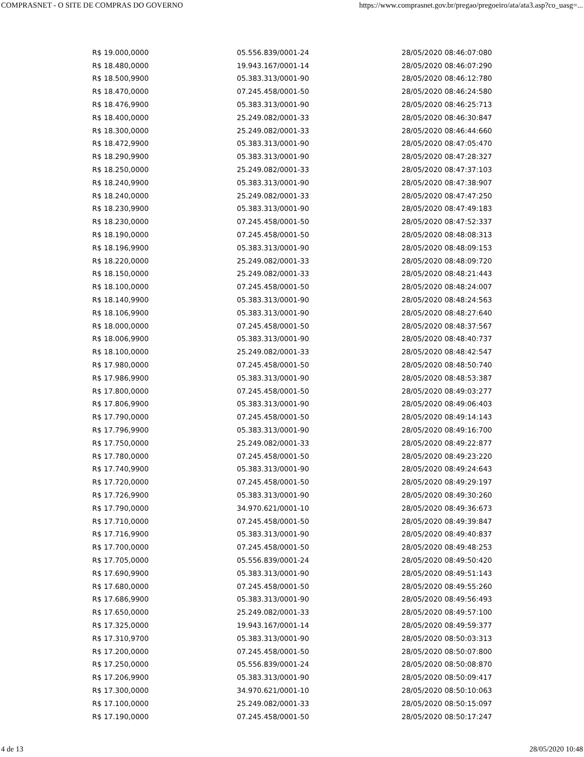COMPRASNET - O SITE DE COMPRAS DO GOVERNO https://www.comprasnet.gov.br/pregao/pregoeiro/ata/ata3.asp?co_uasg=...
| R$ 19.000,0000 | 05.556.839/0001-24 | 28/05/2020 08:46:07:080 |
| R$ 18.480,0000 | 19.943.167/0001-14 | 28/05/2020 08:46:07:290 |
| R$ 18.500,9900 | 05.383.313/0001-90 | 28/05/2020 08:46:12:780 |
| R$ 18.470,0000 | 07.245.458/0001-50 | 28/05/2020 08:46:24:580 |
| R$ 18.476,9900 | 05.383.313/0001-90 | 28/05/2020 08:46:25:713 |
| R$ 18.400,0000 | 25.249.082/0001-33 | 28/05/2020 08:46:30:847 |
| R$ 18.300,0000 | 25.249.082/0001-33 | 28/05/2020 08:46:44:660 |
| R$ 18.472,9900 | 05.383.313/0001-90 | 28/05/2020 08:47:05:470 |
| R$ 18.290,9900 | 05.383.313/0001-90 | 28/05/2020 08:47:28:327 |
| R$ 18.250,0000 | 25.249.082/0001-33 | 28/05/2020 08:47:37:103 |
| R$ 18.240,9900 | 05.383.313/0001-90 | 28/05/2020 08:47:38:907 |
| R$ 18.240,0000 | 25.249.082/0001-33 | 28/05/2020 08:47:47:250 |
| R$ 18.230,9900 | 05.383.313/0001-90 | 28/05/2020 08:47:49:183 |
| R$ 18.230,0000 | 07.245.458/0001-50 | 28/05/2020 08:47:52:337 |
| R$ 18.190,0000 | 07.245.458/0001-50 | 28/05/2020 08:48:08:313 |
| R$ 18.196,9900 | 05.383.313/0001-90 | 28/05/2020 08:48:09:153 |
| R$ 18.220,0000 | 25.249.082/0001-33 | 28/05/2020 08:48:09:720 |
| R$ 18.150,0000 | 25.249.082/0001-33 | 28/05/2020 08:48:21:443 |
| R$ 18.100,0000 | 07.245.458/0001-50 | 28/05/2020 08:48:24:007 |
| R$ 18.140,9900 | 05.383.313/0001-90 | 28/05/2020 08:48:24:563 |
| R$ 18.106,9900 | 05.383.313/0001-90 | 28/05/2020 08:48:27:640 |
| R$ 18.000,0000 | 07.245.458/0001-50 | 28/05/2020 08:48:37:567 |
| R$ 18.006,9900 | 05.383.313/0001-90 | 28/05/2020 08:48:40:737 |
| R$ 18.100,0000 | 25.249.082/0001-33 | 28/05/2020 08:48:42:547 |
| R$ 17.980,0000 | 07.245.458/0001-50 | 28/05/2020 08:48:50:740 |
| R$ 17.986,9900 | 05.383.313/0001-90 | 28/05/2020 08:48:53:387 |
| R$ 17.800,0000 | 07.245.458/0001-50 | 28/05/2020 08:49:03:277 |
| R$ 17.806,9900 | 05.383.313/0001-90 | 28/05/2020 08:49:06:403 |
| R$ 17.790,0000 | 07.245.458/0001-50 | 28/05/2020 08:49:14:143 |
| R$ 17.796,9900 | 05.383.313/0001-90 | 28/05/2020 08:49:16:700 |
| R$ 17.750,0000 | 25.249.082/0001-33 | 28/05/2020 08:49:22:877 |
| R$ 17.780,0000 | 07.245.458/0001-50 | 28/05/2020 08:49:23:220 |
| R$ 17.740,9900 | 05.383.313/0001-90 | 28/05/2020 08:49:24:643 |
| R$ 17.720,0000 | 07.245.458/0001-50 | 28/05/2020 08:49:29:197 |
| R$ 17.726,9900 | 05.383.313/0001-90 | 28/05/2020 08:49:30:260 |
| R$ 17.790,0000 | 34.970.621/0001-10 | 28/05/2020 08:49:36:673 |
| R$ 17.710,0000 | 07.245.458/0001-50 | 28/05/2020 08:49:39:847 |
| R$ 17.716,9900 | 05.383.313/0001-90 | 28/05/2020 08:49:40:837 |
| R$ 17.700,0000 | 07.245.458/0001-50 | 28/05/2020 08:49:48:253 |
| R$ 17.705,0000 | 05.556.839/0001-24 | 28/05/2020 08:49:50:420 |
| R$ 17.690,9900 | 05.383.313/0001-90 | 28/05/2020 08:49:51:143 |
| R$ 17.680,0000 | 07.245.458/0001-50 | 28/05/2020 08:49:55:260 |
| R$ 17.686,9900 | 05.383.313/0001-90 | 28/05/2020 08:49:56:493 |
| R$ 17.650,0000 | 25.249.082/0001-33 | 28/05/2020 08:49:57:100 |
| R$ 17.325,0000 | 19.943.167/0001-14 | 28/05/2020 08:49:59:377 |
| R$ 17.310,9700 | 05.383.313/0001-90 | 28/05/2020 08:50:03:313 |
| R$ 17.200,0000 | 07.245.458/0001-50 | 28/05/2020 08:50:07:800 |
| R$ 17.250,0000 | 05.556.839/0001-24 | 28/05/2020 08:50:08:870 |
| R$ 17.206,9900 | 05.383.313/0001-90 | 28/05/2020 08:50:09:417 |
| R$ 17.300,0000 | 34.970.621/0001-10 | 28/05/2020 08:50:10:063 |
| R$ 17.100,0000 | 25.249.082/0001-33 | 28/05/2020 08:50:15:097 |
| R$ 17.190,0000 | 07.245.458/0001-50 | 28/05/2020 08:50:17:247 |
4 de 13 28/05/2020 10:48